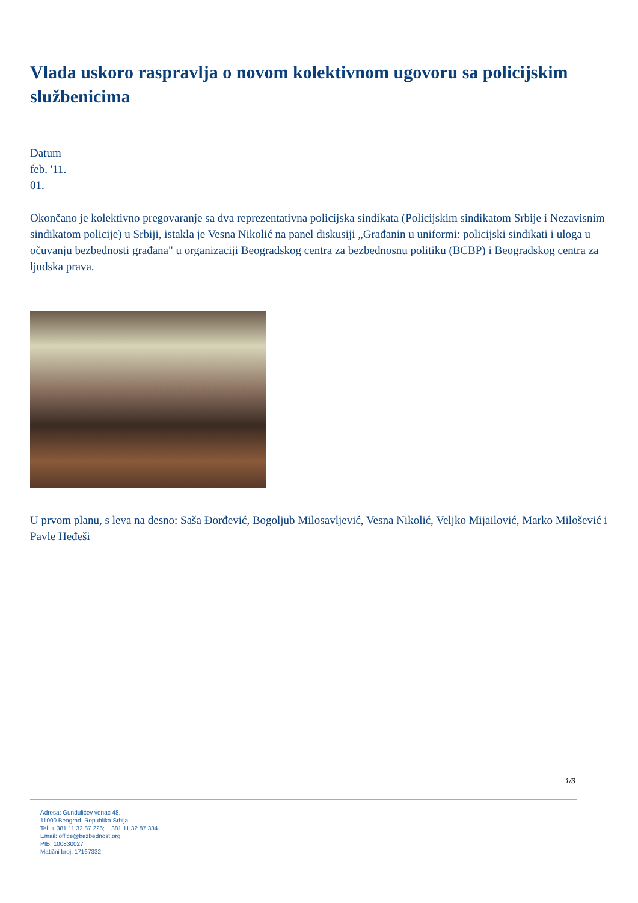Vlada uskoro raspravlja o novom kolektivnom ugovoru sa policijskim službenicima
Datum
feb. '11.
01.
Okončano je kolektivno pregovaranje sa dva reprezentativna policijska sindikata (Policijskim sindikatom Srbije i Nezavisnim sindikatom policije) u Srbiji, istakla je Vesna Nikolić na panel diskusiji „Građanin u uniformi: policijski sindikati i uloga u očuvanju bezbednosti građana" u organizaciji Beogradskog centra za bezbednosnu politiku (BCBP) i Beogradskog centra za ljudska prava.
U prvom planu, s leva na desno: Saša Đorđević, Bogoljub Milosavljević, Vesna Nikolić, Veljko Mijailović, Marko Milošević i Pavle Heđeši
1/3
Adresa: Gundulićev venac 48,
11000 Beograd, Republika Srbija
Tel. + 381 11 32 87 226; + 381 11 32 87 334
Email: office@bezbednost.org
PIB: 100830027
Matični broj: 17167332